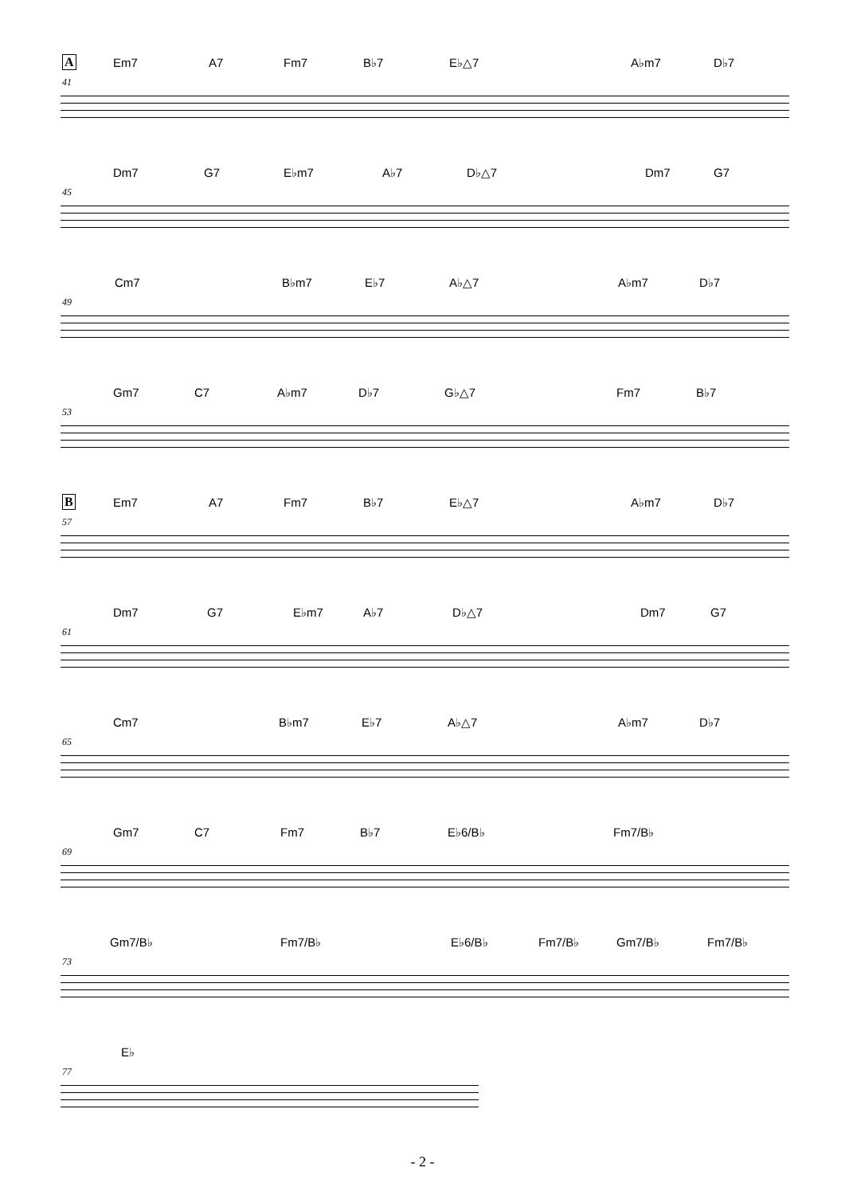A
Em7 A7 Fm7 B♭7 E♭△7 A♭m7 D♭7
41
Dm7 G7 E♭m7 A♭7 D♭△7 Dm7 G7
45
Cm7 B♭m7 E♭7 A♭△7 A♭m7 D♭7
49
Gm7 C7 A♭m7 D♭7 G♭△7 Fm7 B♭7
53
B
Em7 A7 Fm7 B♭7 E♭△7 A♭m7 D♭7
57
Dm7 G7 E♭m7 A♭7 D♭△7 Dm7 G7
61
Cm7 B♭m7 E♭7 A♭△7 A♭m7 D♭7
65
Gm7 C7 Fm7 B♭7 E♭6/B♭ Fm7/B♭
69
Gm7/B♭ Fm7/B♭ E♭6/B♭ Fm7/B♭ Gm7/B♭ Fm7/B♭
73
E♭
77
- 2 -